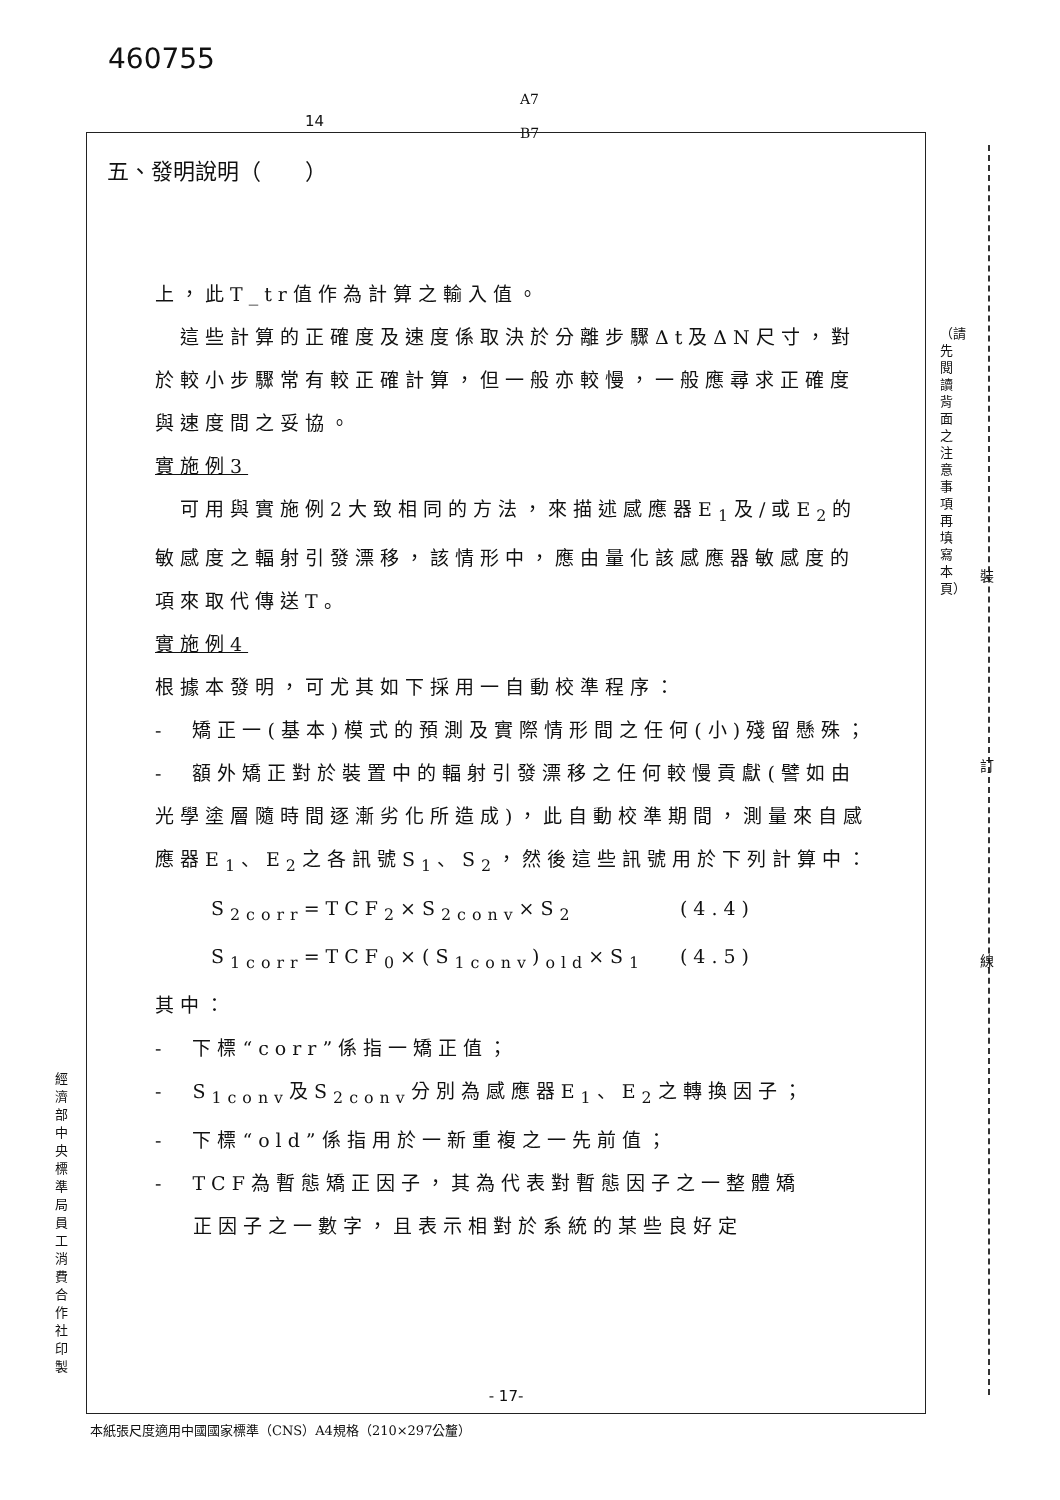460755
A7
B7
14
（請先閱讀背面之注意事項再填寫本頁）
裝
訂
線
五、發明說明（　　）
上，此T_tr值作為計算之輸入值。
　這些計算的正確度及速度係取決於分離步驟Δt及ΔN尺寸，對於較小步驟常有較正確計算，但一般亦較慢，一般應尋求正確度與速度間之妥協。
實施例3
　可用與實施例2大致相同的方法，來描述感應器E<sub>1</sub>及/或E<sub>2</sub>的敏感度之輻射引發漂移，該情形中，應由量化該感應器敏感度的項來取代傳送T。
實施例4
根據本發明，可尤其如下採用一自動校準程序：
-　矯正一(基本)模式的預測及實際情形間之任何(小)殘留懸殊；
-　額外矯正對於裝置中的輻射引發漂移之任何較慢貢獻(譬如由光學塗層隨時間逐漸劣化所造成)，此自動校準期間，測量來自感應器E<sub>1</sub>、E<sub>2</sub>之各訊號S<sub>1</sub>、S<sub>2</sub>，然後這些訊號用於下列計算中：
S<sub>2corr</sub>=TCF<sub>2</sub>×S<sub>2conv</sub>×S<sub>2</sub> (4.4)
S<sub>1corr</sub>=TCF<sub>0</sub>×(S<sub>1conv</sub>)<sub>old</sub>×S<sub>1</sub> (4.5)
其中：
-　下標“corr”係指一矯正值；
-　S<sub>1conv</sub>及S<sub>2conv</sub>分別為感應器E<sub>1</sub>、E<sub>2</sub>之轉換因子；
-　下標“old”係指用於一新重複之一先前值；
-　TCF為暫態矯正因子，其為代表對暫態因子之一整體矯
正因子之一數字，且表示相對於系統的某些良好定
- 17-
經濟部中央標準局員工消費合作社印製
本紙張尺度適用中國國家標準（CNS）A4規格（210×297公釐）